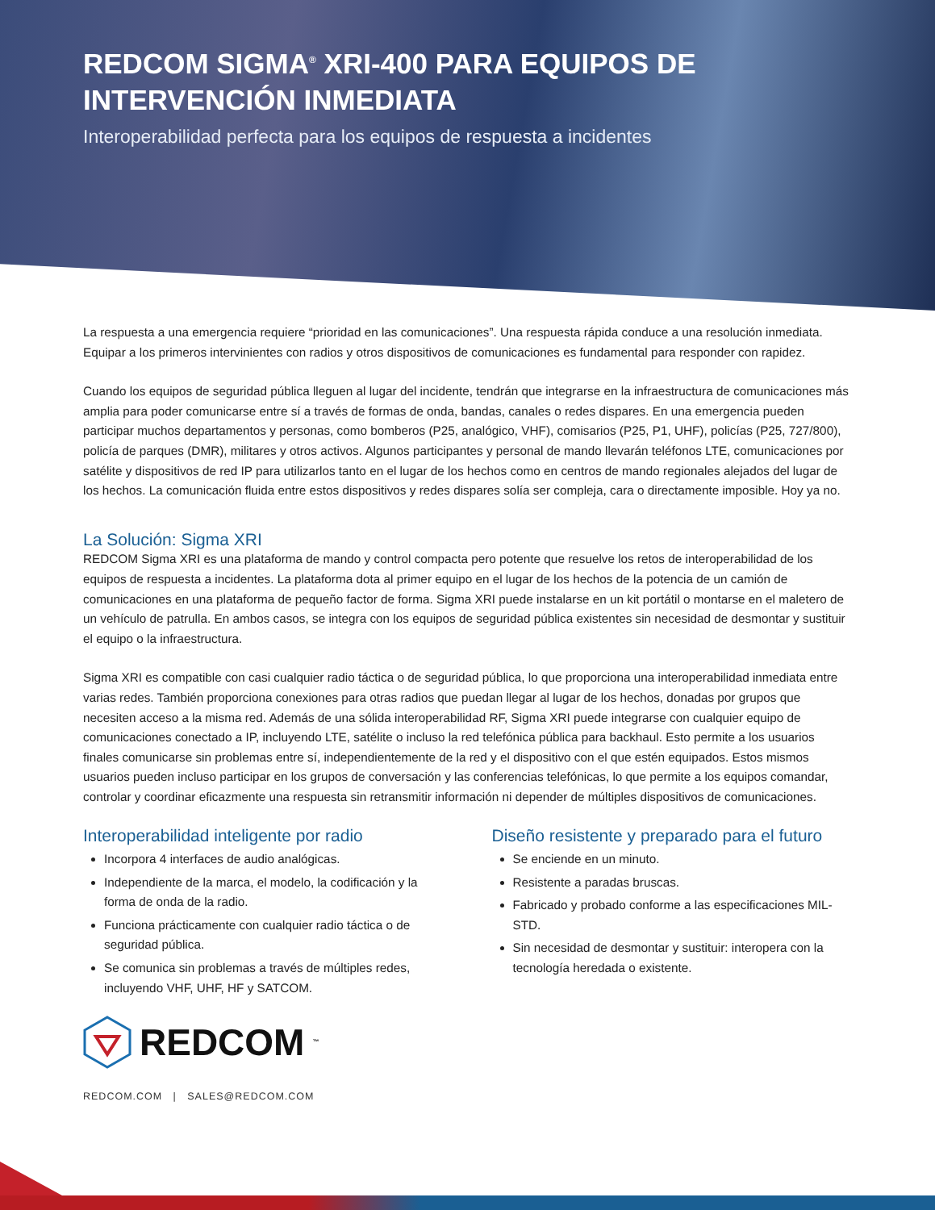REDCOM SIGMA<sup>®</sup> XRI-400 PARA EQUIPOS DE INTERVENCIÓN INMEDIATA
Interoperabilidad perfecta para los equipos de respuesta a incidentes
La respuesta a una emergencia requiere “prioridad en las comunicaciones”. Una respuesta rápida conduce a una resolución inmediata. Equipar a los primeros intervinientes con radios y otros dispositivos de comunicaciones es fundamental para responder con rapidez.
Cuando los equipos de seguridad pública lleguen al lugar del incidente, tendrán que integrarse en la infraestructura de comunicaciones más amplia para poder comunicarse entre sí a través de formas de onda, bandas, canales o redes dispares. En una emergencia pueden participar muchos departamentos y personas, como bomberos (P25, analógico, VHF), comisarios (P25, P1, UHF), policías (P25, 727/800), policía de parques (DMR), militares y otros activos. Algunos participantes y personal de mando llevarán teléfonos LTE, comunicaciones por satélite y dispositivos de red IP para utilizarlos tanto en el lugar de los hechos como en centros de mando regionales alejados del lugar de los hechos. La comunicación fluida entre estos dispositivos y redes dispares solía ser compleja, cara o directamente imposible. Hoy ya no.
La Solución: Sigma XRI
REDCOM Sigma XRI es una plataforma de mando y control compacta pero potente que resuelve los retos de interoperabilidad de los equipos de respuesta a incidentes. La plataforma dota al primer equipo en el lugar de los hechos de la potencia de un camión de comunicaciones en una plataforma de pequeño factor de forma. Sigma XRI puede instalarse en un kit portátil o montarse en el maletero de un vehículo de patrulla. En ambos casos, se integra con los equipos de seguridad pública existentes sin necesidad de desmontar y sustituir el equipo o la infraestructura.
Sigma XRI es compatible con casi cualquier radio táctica o de seguridad pública, lo que proporciona una interoperabilidad inmediata entre varias redes. También proporciona conexiones para otras radios que puedan llegar al lugar de los hechos, donadas por grupos que necesiten acceso a la misma red. Además de una sólida interoperabilidad RF, Sigma XRI puede integrarse con cualquier equipo de comunicaciones conectado a IP, incluyendo LTE, satélite o incluso la red telefónica pública para backhaul. Esto permite a los usuarios finales comunicarse sin problemas entre sí, independientemente de la red y el dispositivo con el que estén equipados. Estos mismos usuarios pueden incluso participar en los grupos de conversación y las conferencias telefónicas, lo que permite a los equipos comandar, controlar y coordinar eficazmente una respuesta sin retransmitir información ni depender de múltiples dispositivos de comunicaciones.
Interoperabilidad inteligente por radio
Incorpora 4 interfaces de audio analógicas.
Independiente de la marca, el modelo, la codificación y la forma de onda de la radio.
Funciona prácticamente con cualquier radio táctica o de seguridad pública.
Se comunica sin problemas a través de múltiples redes, incluyendo VHF, UHF, HF y SATCOM.
Diseño resistente y preparado para el futuro
Se enciende en un minuto.
Resistente a paradas bruscas.
Fabricado y probado conforme a las especificaciones MIL-STD.
Sin necesidad de desmontar y sustituir: interopera con la tecnología heredada o existente.
REDCOM<sup>™</sup>
REDCOM.COM | SALES@REDCOM.COM